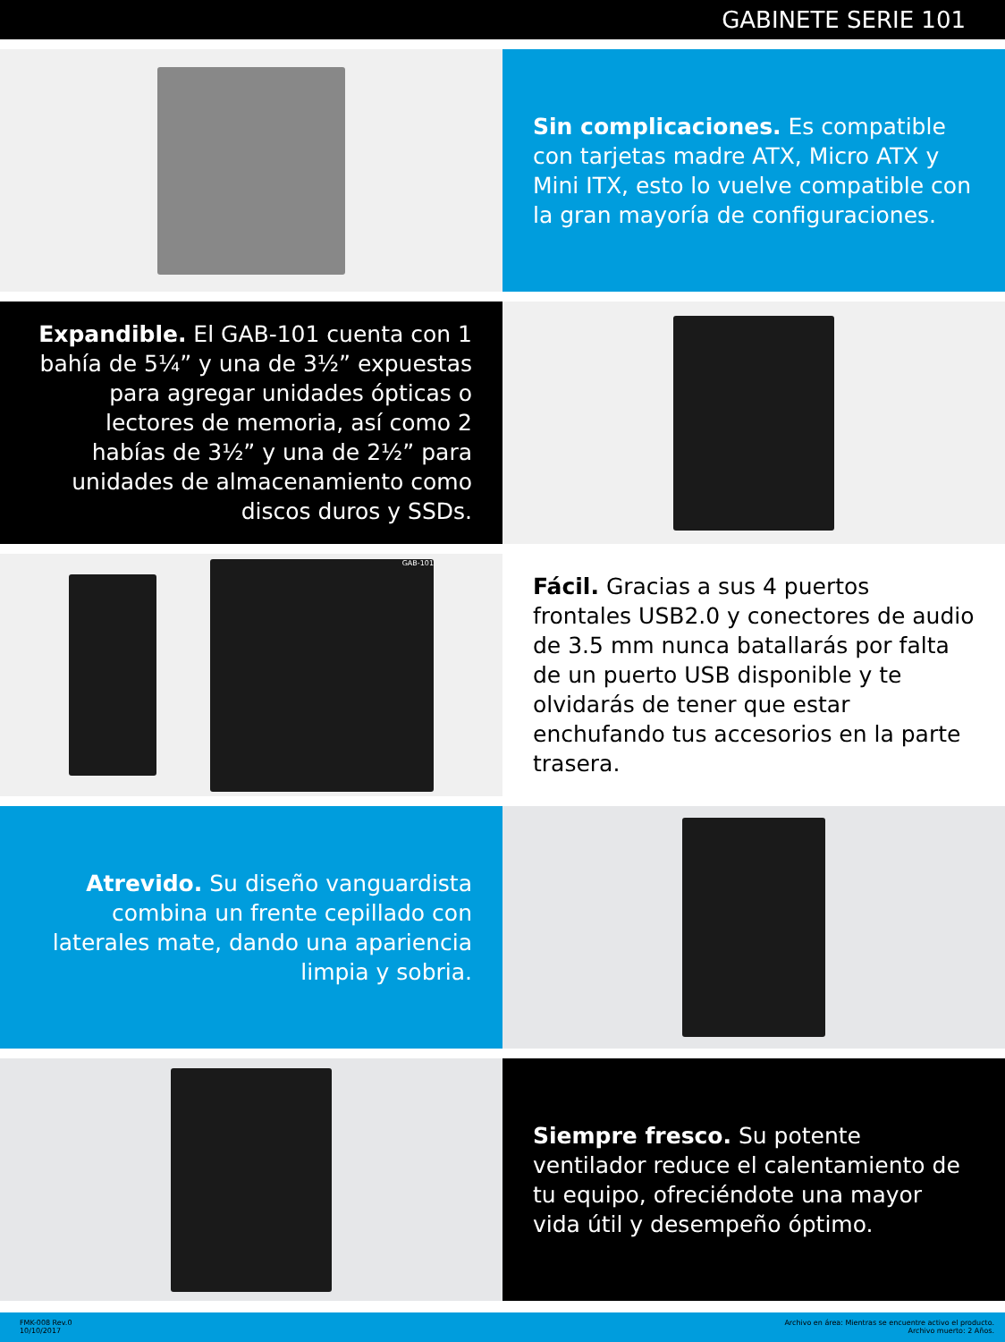GABINETE SERIE 101
Sin complicaciones. Es compatible con tarjetas madre ATX, Micro ATX y Mini ITX, esto lo vuelve compatible con la gran mayoría de configuraciones.
Expandible. El GAB-101 cuenta con 1 bahía de 5¼” y una de 3½” expuestas para agregar unidades ópticas o lectores de memoria, así como 2 habías de 3½” y una de 2½” para unidades de almacenamiento como discos duros y SSDs.
GAB-101
Fácil. Gracias a sus 4 puertos frontales USB2.0 y conectores de audio de 3.5 mm nunca batallarás por falta de un puerto USB disponible y te olvidarás de tener que estar enchufando tus accesorios en la parte trasera.
Atrevido. Su diseño vanguardista combina un frente cepillado con laterales mate, dando una apariencia limpia y sobria.
Siempre fresco. Su potente ventilador reduce el calentamiento de tu equipo, ofreciéndote una mayor vida útil y desempeño óptimo.
FMK-008 Rev.0
10/10/2017
Archivo en área: Mientras se encuentre activo el producto.
Archivo muerto: 2 Años.